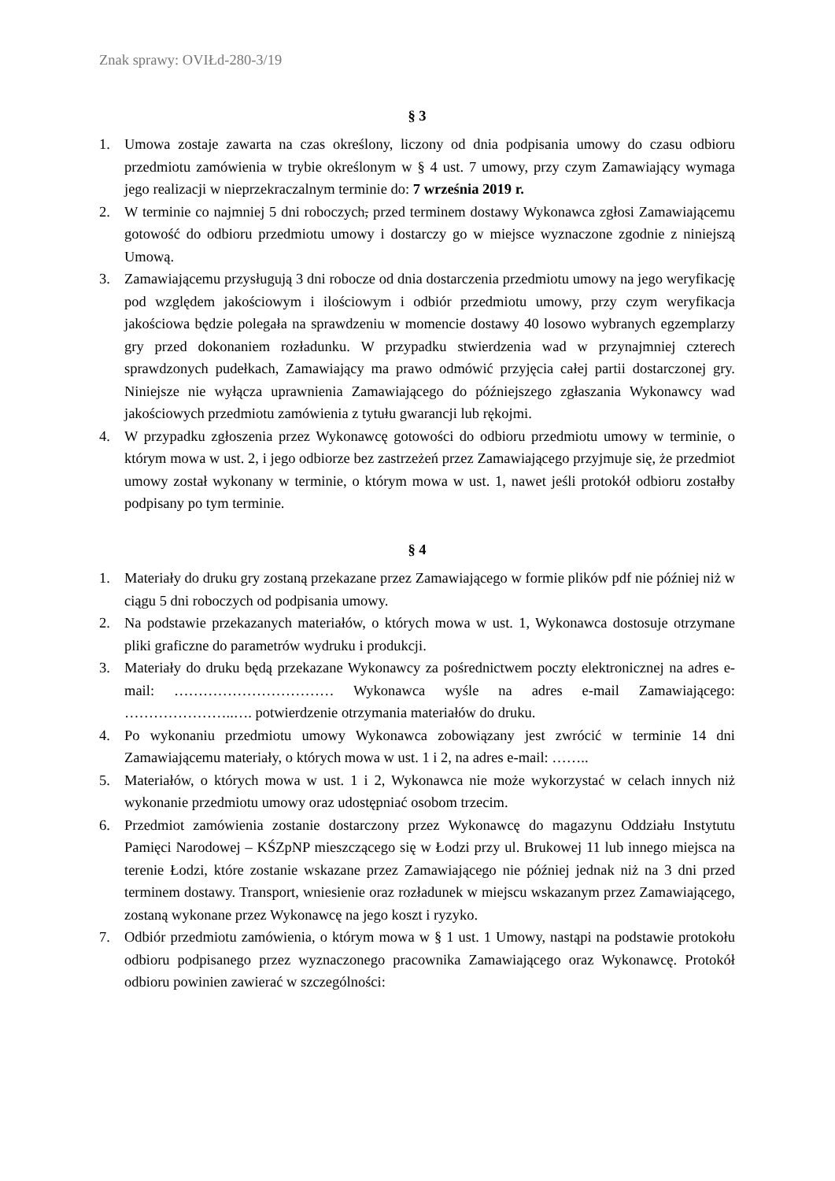Znak sprawy: OVIŁd-280-3/19
§ 3
1. Umowa zostaje zawarta na czas określony, liczony od dnia podpisania umowy do czasu odbioru przedmiotu zamówienia w trybie określonym w § 4 ust. 7 umowy, przy czym Zamawiający wymaga jego realizacji w nieprzekraczalnym terminie do: 7 września 2019 r.
2. W terminie co najmniej 5 dni roboczych, przed terminem dostawy Wykonawca zgłosi Zamawiającemu gotowość do odbioru przedmiotu umowy i dostarczy go w miejsce wyznaczone zgodnie z niniejszą Umową.
3. Zamawiającemu przysługują 3 dni robocze od dnia dostarczenia przedmiotu umowy na jego weryfikację pod względem jakościowym i ilościowym i odbiór przedmiotu umowy, przy czym weryfikacja jakościowa będzie polegała na sprawdzeniu w momencie dostawy 40 losowo wybranych egzemplarzy gry przed dokonaniem rozładunku. W przypadku stwierdzenia wad w przynajmniej czterech sprawdzonych pudełkach, Zamawiający ma prawo odmówić przyjęcia całej partii dostarczonej gry. Niniejsze nie wyłącza uprawnienia Zamawiającego do późniejszego zgłaszania Wykonawcy wad jakościowych przedmiotu zamówienia z tytułu gwarancji lub rękojmi.
4. W przypadku zgłoszenia przez Wykonawcę gotowości do odbioru przedmiotu umowy w terminie, o którym mowa w ust. 2, i jego odbiorze bez zastrzeżeń przez Zamawiającego przyjmuje się, że przedmiot umowy został wykonany w terminie, o którym mowa w ust. 1, nawet jeśli protokół odbioru zostałby podpisany po tym terminie.
§ 4
1. Materiały do druku gry zostaną przekazane przez Zamawiającego w formie plików pdf nie później niż w ciągu 5 dni roboczych od podpisania umowy.
2. Na podstawie przekazanych materiałów, o których mowa w ust. 1, Wykonawca dostosuje otrzymane pliki graficzne do parametrów wydruku i produkcji.
3. Materiały do druku będą przekazane Wykonawcy za pośrednictwem poczty elektronicznej na adres e-mail: …………………………… Wykonawca wyśle na adres e-mail Zamawiającego: …………………..…. potwierdzenie otrzymania materiałów do druku.
4. Po wykonaniu przedmiotu umowy Wykonawca zobowiązany jest zwrócić w terminie 14 dni Zamawiającemu materiały, o których mowa w ust. 1 i 2, na adres e-mail: ……..
5. Materiałów, o których mowa w ust. 1 i 2, Wykonawca nie może wykorzystać w celach innych niż wykonanie przedmiotu umowy oraz udostępniać osobom trzecim.
6. Przedmiot zamówienia zostanie dostarczony przez Wykonawcę do magazynu Oddziału Instytutu Pamięci Narodowej – KŚZpNP mieszczącego się w Łodzi przy ul. Brukowej 11 lub innego miejsca na terenie Łodzi, które zostanie wskazane przez Zamawiającego nie później jednak niż na 3 dni przed terminem dostawy. Transport, wniesienie oraz rozładunek w miejscu wskazanym przez Zamawiającego, zostaną wykonane przez Wykonawcę na jego koszt i ryzyko.
7. Odbiór przedmiotu zamówienia, o którym mowa w § 1 ust. 1 Umowy, nastąpi na podstawie protokołu odbioru podpisanego przez wyznaczonego pracownika Zamawiającego oraz Wykonawcę. Protokół odbioru powinien zawierać w szczególności: